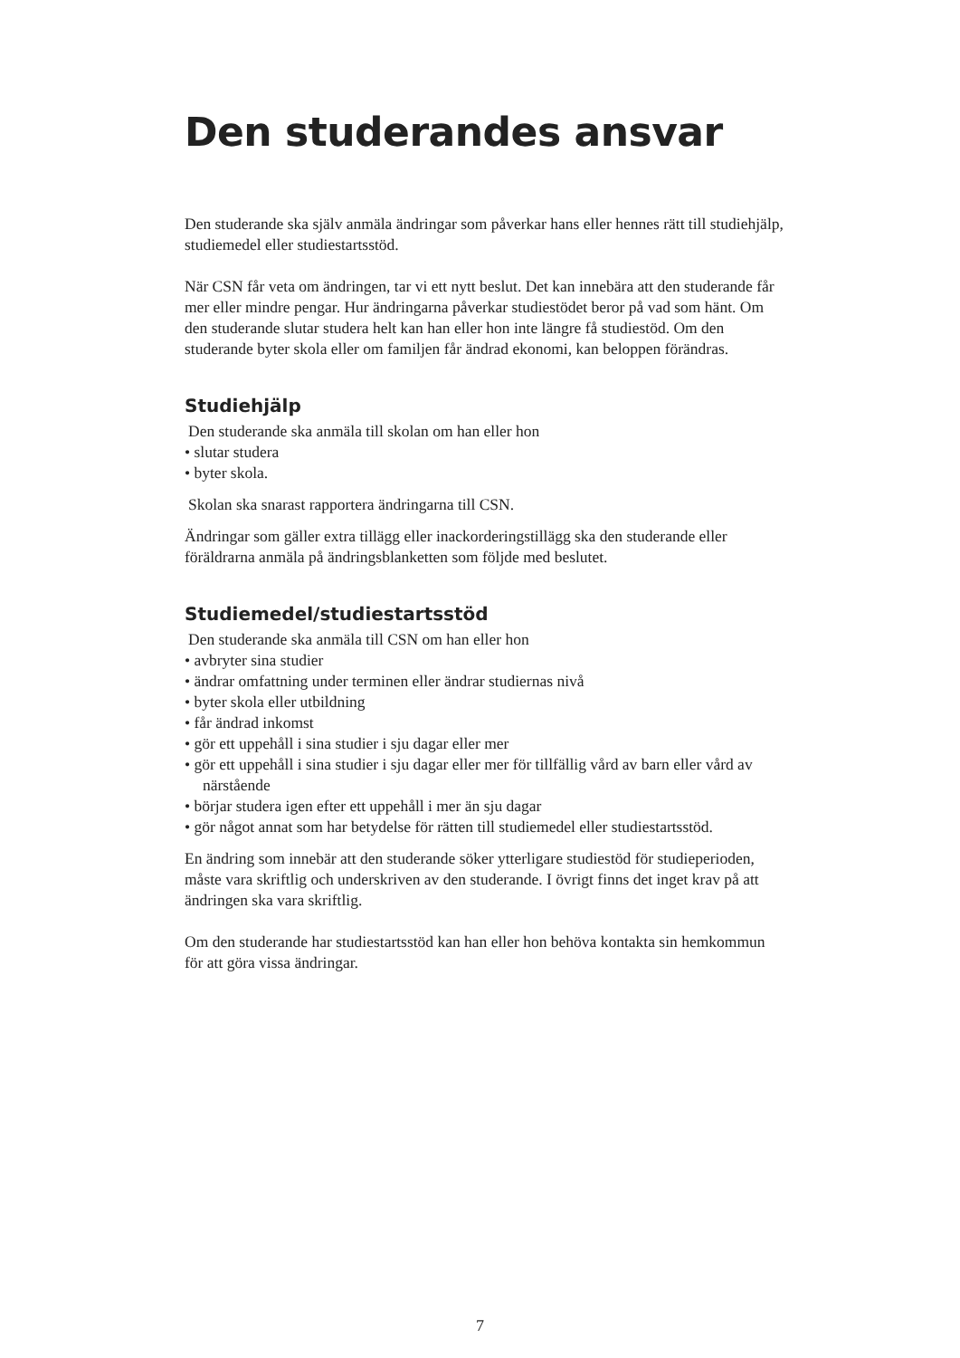Den studerandes ansvar
Den studerande ska själv anmäla ändringar som påverkar hans eller hennes rätt till studiehjälp, studiemedel eller studiestartsstöd.
När CSN får veta om ändringen, tar vi ett nytt beslut. Det kan innebära att den studerande får mer eller mindre pengar. Hur ändringarna påverkar studiestödet beror på vad som hänt. Om den studerande slutar studera helt kan han eller hon inte längre få studiestöd. Om den studerande byter skola eller om familjen får ändrad ekonomi, kan beloppen förändras.
Studiehjälp
Den studerande ska anmäla till skolan om han eller hon
• slutar studera
• byter skola.
Skolan ska snarast rapportera ändringarna till CSN.
Ändringar som gäller extra tillägg eller inackorderingstillägg ska den studerande eller föräldrarna anmäla på ändringsblanketten som följde med beslutet.
Studiemedel/studiestartsstöd
Den studerande ska anmäla till CSN om han eller hon
• avbryter sina studier
• ändrar omfattning under terminen eller ändrar studiernas nivå
• byter skola eller utbildning
• får ändrad inkomst
• gör ett uppehåll i sina studier i sju dagar eller mer
• gör ett uppehåll i sina studier i sju dagar eller mer för tillfällig vård av barn eller vård av närstående
• börjar studera igen efter ett uppehåll i mer än sju dagar
• gör något annat som har betydelse för rätten till studiemedel eller studiestartsstöd.
En ändring som innebär att den studerande söker ytterligare studiestöd för studieperi­oden, måste vara skriftlig och underskriven av den studerande. I övrigt finns det inget krav på att ändringen ska vara skriftlig.
Om den studerande har studiestartsstöd kan han eller hon behöva kontakta sin hem­kommun för att göra vissa ändringar.
7